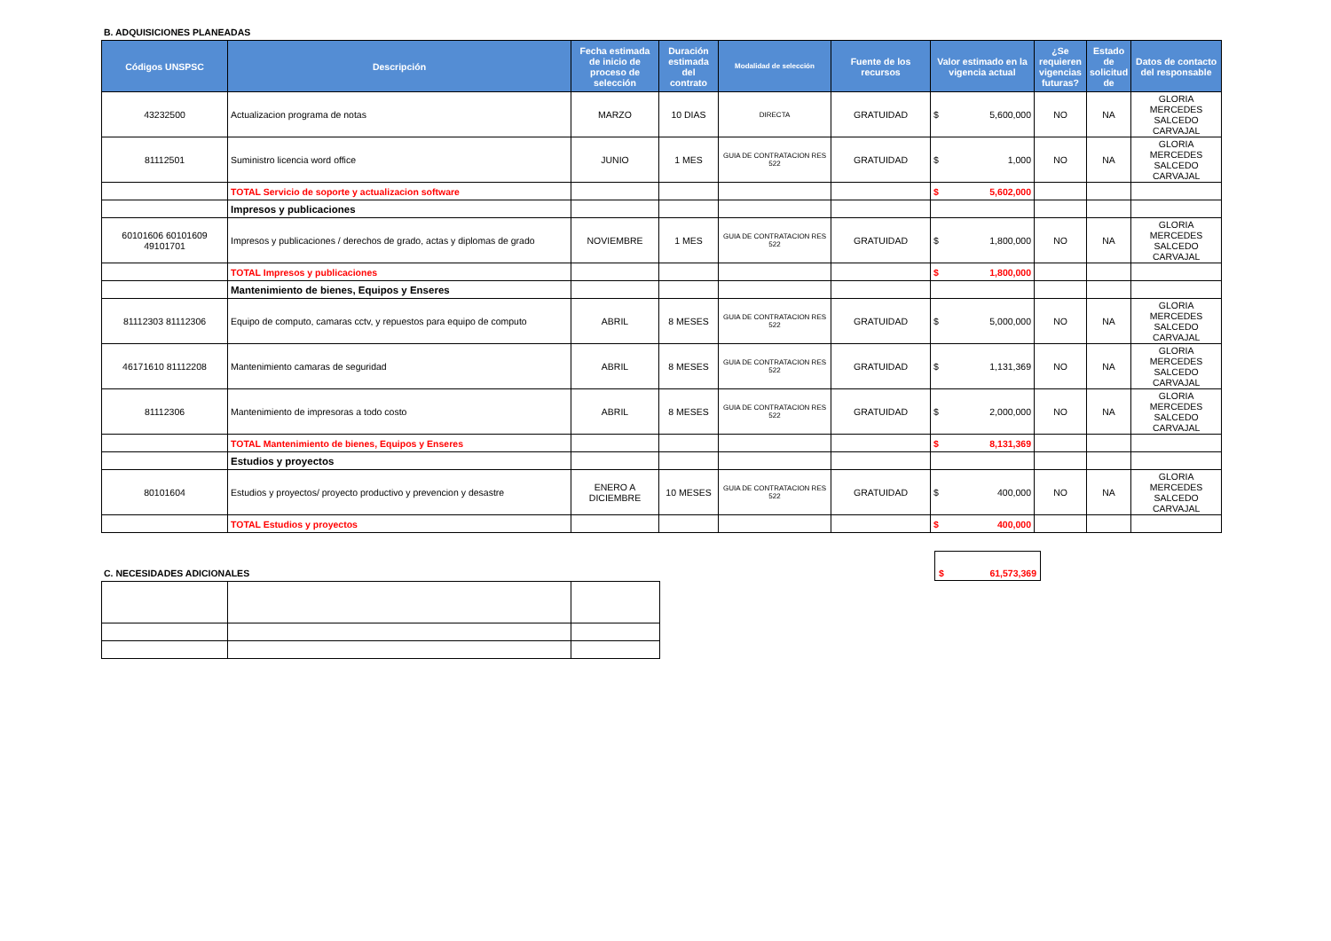B. ADQUISICIONES PLANEADAS
| Códigos UNSPSC | Descripción | Fecha estimada de inicio de proceso de selección | Duración estimada del contrato | Modalidad de selección | Fuente de los recursos | Valor estimado en la vigencia actual | ¿Se requieren vigencias futuras? | Estado de solicitud de | Datos de contacto del responsable |
| --- | --- | --- | --- | --- | --- | --- | --- | --- | --- |
| 43232500 | Actualizacion programa de notas | MARZO | 10 DIAS | DIRECTA | GRATUIDAD | $ 5,600,000 | NO | NA | GLORIA MERCEDES SALCEDO CARVAJAL |
| 81112501 | Suministro licencia word office | JUNIO | 1 MES | GUIA DE CONTRATACION RES 522 | GRATUIDAD | $ 1,000 | NO | NA | GLORIA MERCEDES SALCEDO CARVAJAL |
| | TOTAL Servicio de soporte y actualizacion software | | | | | $ 5,602,000 | | | |
| | Impresos y publicaciones | | | | | | | | |
| 60101606 60101609 49101701 | Impresos y publicaciones / derechos de grado, actas y diplomas de grado | NOVIEMBRE | 1 MES | GUIA DE CONTRATACION RES 522 | GRATUIDAD | $ 1,800,000 | NO | NA | GLORIA MERCEDES SALCEDO CARVAJAL |
| | TOTAL Impresos y publicaciones | | | | | $ 1,800,000 | | | |
| | Mantenimiento de bienes, Equipos y Enseres | | | | | | | | |
| 81112303 81112306 | Equipo de computo, camaras cctv, y repuestos para equipo de computo | ABRIL | 8 MESES | GUIA DE CONTRATACION RES 522 | GRATUIDAD | $ 5,000,000 | NO | NA | GLORIA MERCEDES SALCEDO CARVAJAL |
| 46171610 81112208 | Mantenimiento camaras de seguridad | ABRIL | 8 MESES | GUIA DE CONTRATACION RES 522 | GRATUIDAD | $ 1,131,369 | NO | NA | GLORIA MERCEDES SALCEDO CARVAJAL |
| 81112306 | Mantenimiento de impresoras a todo costo | ABRIL | 8 MESES | GUIA DE CONTRATACION RES 522 | GRATUIDAD | $ 2,000,000 | NO | NA | GLORIA MERCEDES SALCEDO CARVAJAL |
| | TOTAL Mantenimiento de bienes, Equipos y Enseres | | | | | $ 8,131,369 | | | |
| | Estudios y proyectos | | | | | | | | |
| 80101604 | Estudios y proyectos/ proyecto productivo y prevencion y desastre | ENERO A DICIEMBRE | 10 MESES | GUIA DE CONTRATACION RES 522 | GRATUIDAD | $ 400,000 | NO | NA | GLORIA MERCEDES SALCEDO CARVAJAL |
| | TOTAL Estudios y proyectos | | | | | $ 400,000 | | | |
C. NECESIDADES ADICIONALES
$ 61,573,369